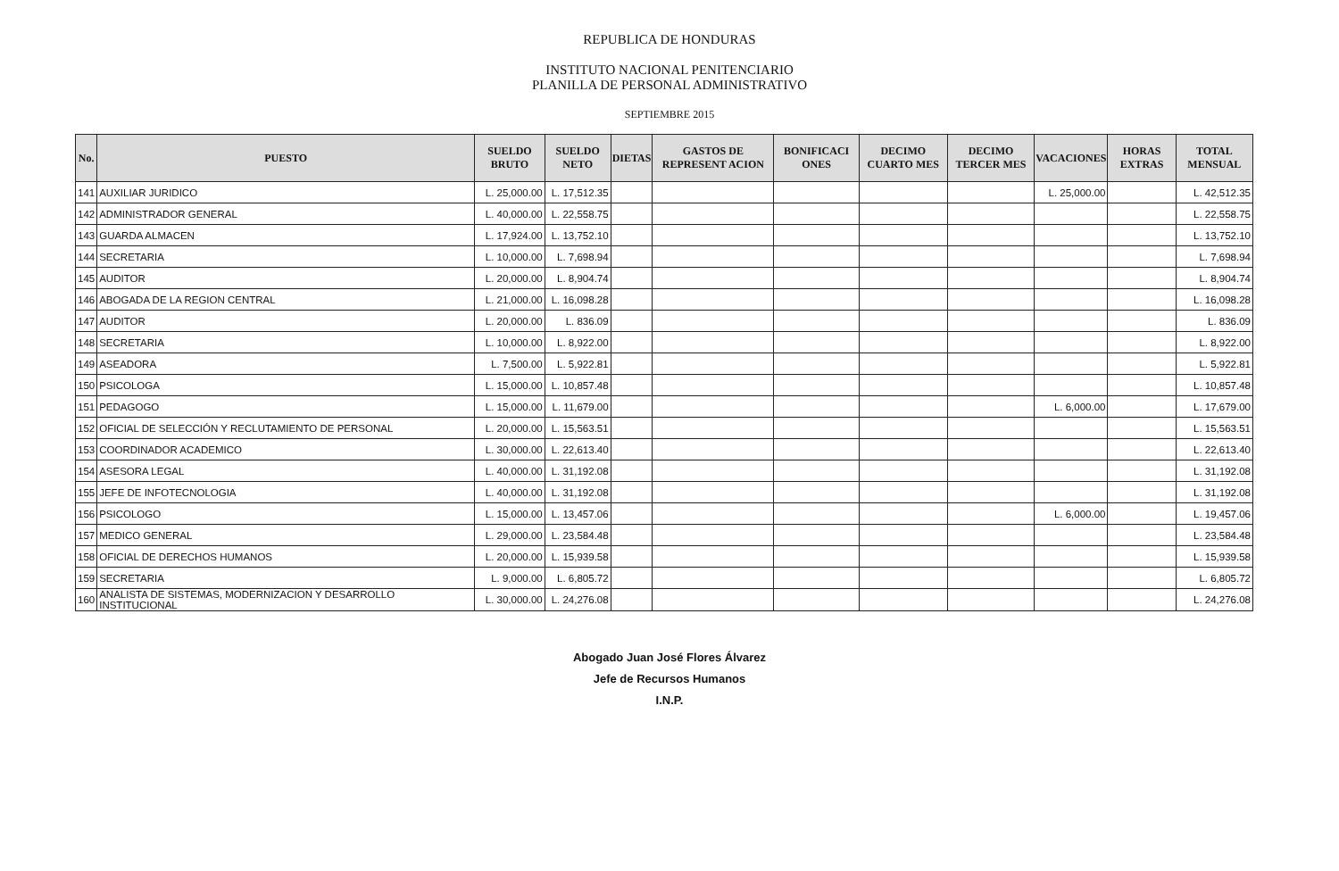REPUBLICA DE HONDURAS
INSTITUTO NACIONAL PENITENCIARIO
PLANILLA DE PERSONAL ADMINISTRATIVO
SEPTIEMBRE 2015
| No. | PUESTO | SUELDO BRUTO | SUELDO NETO | DIETAS | GASTOS DE REPRESENT ACION | BONIFICACI ONES | DECIMO CUARTO MES | DECIMO TERCER MES | VACACIONES | HORAS EXTRAS | TOTAL MENSUAL |
| --- | --- | --- | --- | --- | --- | --- | --- | --- | --- | --- | --- |
| 141 | AUXILIAR JURIDICO | L. 25,000.00 | L. 17,512.35 | | | | | | L. 25,000.00 | | L. 42,512.35 |
| 142 | ADMINISTRADOR GENERAL | L. 40,000.00 | L. 22,558.75 | | | | | | | | L. 22,558.75 |
| 143 | GUARDA ALMACEN | L. 17,924.00 | L. 13,752.10 | | | | | | | | L. 13,752.10 |
| 144 | SECRETARIA | L. 10,000.00 | L. 7,698.94 | | | | | | | | L. 7,698.94 |
| 145 | AUDITOR | L. 20,000.00 | L. 8,904.74 | | | | | | | | L. 8,904.74 |
| 146 | ABOGADA DE LA REGION CENTRAL | L. 21,000.00 | L. 16,098.28 | | | | | | | | L. 16,098.28 |
| 147 | AUDITOR | L. 20,000.00 | L. 836.09 | | | | | | | | L. 836.09 |
| 148 | SECRETARIA | L. 10,000.00 | L. 8,922.00 | | | | | | | | L. 8,922.00 |
| 149 | ASEADORA | L. 7,500.00 | L. 5,922.81 | | | | | | | | L. 5,922.81 |
| 150 | PSICOLOGA | L. 15,000.00 | L. 10,857.48 | | | | | | | | L. 10,857.48 |
| 151 | PEDAGOGO | L. 15,000.00 | L. 11,679.00 | | | | | | L. 6,000.00 | | L. 17,679.00 |
| 152 | OFICIAL DE SELECCIÓN Y RECLUTAMIENTO DE PERSONAL | L. 20,000.00 | L. 15,563.51 | | | | | | | | L. 15,563.51 |
| 153 | COORDINADOR ACADEMICO | L. 30,000.00 | L. 22,613.40 | | | | | | | | L. 22,613.40 |
| 154 | ASESORA LEGAL | L. 40,000.00 | L. 31,192.08 | | | | | | | | L. 31,192.08 |
| 155 | JEFE DE INFOTECNOLOGIA | L. 40,000.00 | L. 31,192.08 | | | | | | | | L. 31,192.08 |
| 156 | PSICOLOGO | L. 15,000.00 | L. 13,457.06 | | | | | | L. 6,000.00 | | L. 19,457.06 |
| 157 | MEDICO GENERAL | L. 29,000.00 | L. 23,584.48 | | | | | | | | L. 23,584.48 |
| 158 | OFICIAL DE DERECHOS HUMANOS | L. 20,000.00 | L. 15,939.58 | | | | | | | | L. 15,939.58 |
| 159 | SECRETARIA | L. 9,000.00 | L. 6,805.72 | | | | | | | | L. 6,805.72 |
| 160 | ANALISTA DE SISTEMAS, MODERNIZACION Y DESARROLLO INSTITUCIONAL | L. 30,000.00 | L. 24,276.08 | | | | | | | | L. 24,276.08 |
Abogado Juan José Flores Álvarez
Jefe de Recursos Humanos
I.N.P.